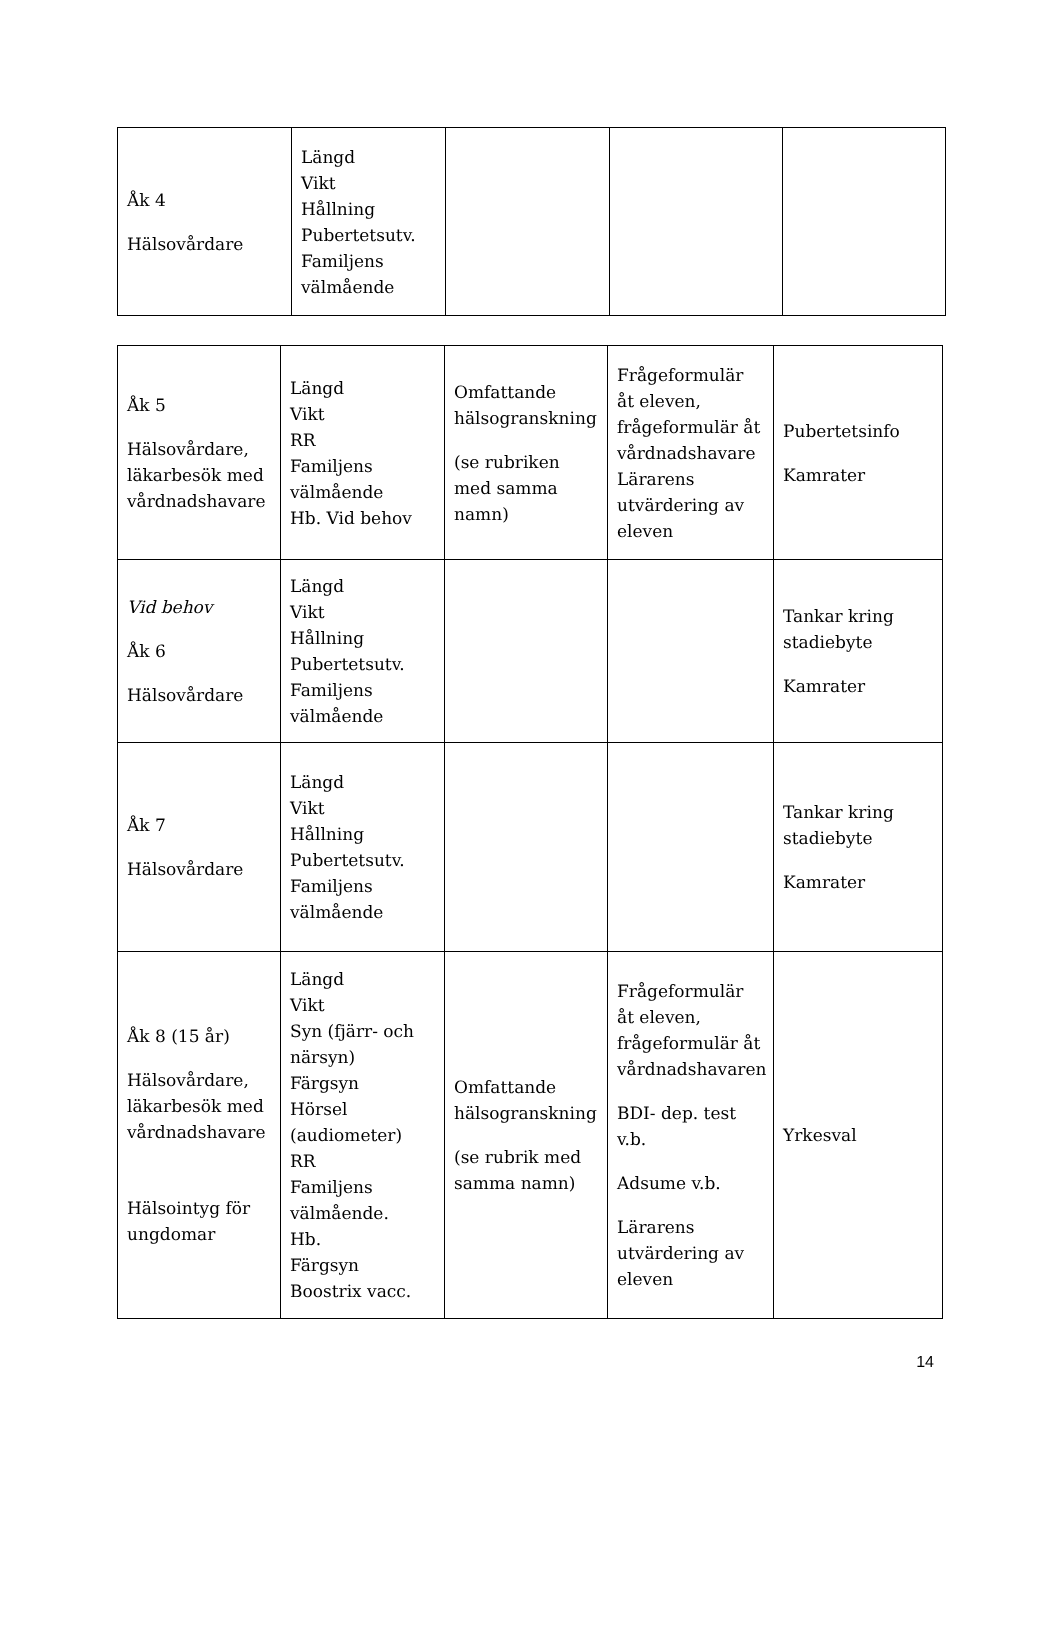| Åk 4 Hälsovårdare | Längd Vikt Hållning Pubertetsutv. Familjens välmående | | | |
| Åk 5 Hälsovårdare, läkarbesök med vårdnadshavare | Längd Vikt RR Familjens välmående Hb. Vid behov | Omfattande hälsogranskning (se rubriken med samma namn) | Frågeformulär åt eleven, frågeformulär åt vårdnadshavare Lärarens utvärdering av eleven | Pubertetsinfo Kamrater |
| Vid behov Åk 6 Hälsovårdare | Längd Vikt Hållning Pubertetsutv. Familjens välmående | | | Tankar kring stadiebyte Kamrater |
| Åk 7 Hälsovårdare | Längd Vikt Hållning Pubertetsutv. Familjens välmående | | | Tankar kring stadiebyte Kamrater |
| Åk 8 (15 år) Hälsovårdare, läkarbesök med vårdnadshavare Hälsointyg för ungdomar | Längd Vikt Syn (fjärr- och närsyn) Färgsyn Hörsel (audiometer) RR Familjens välmående. Hb. Färgsyn Boostrix vacc. | Omfattande hälsogranskning (se rubrik med samma namn) | Frågeformulär åt eleven, frågeformulär åt vårdnadshavaren BDI- dep. test v.b. Adsume v.b. Lärarens utvärdering av eleven | Yrkesval |
14